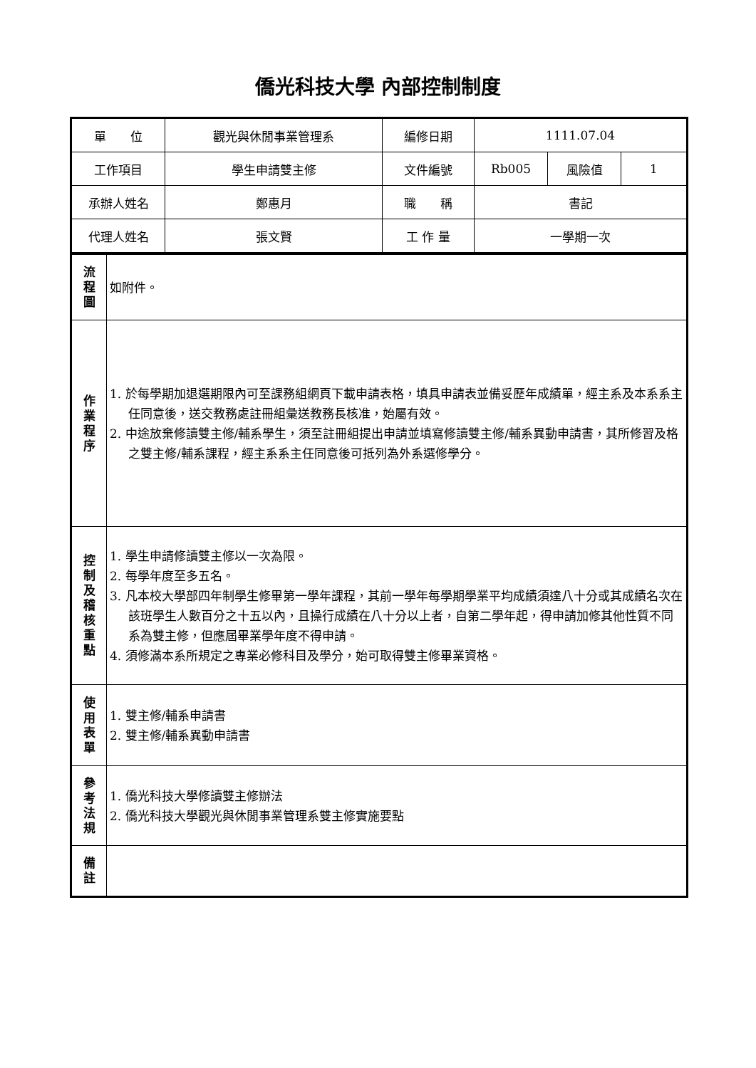僑光科技大學 內部控制制度
| 單 位 | 觀光與休閒事業管理系 | 編修日期 | 1111.07.04 | | |
| 工作項目 | 學生申請雙主修 | 文件編號 | Rb005 | 風險值 | 1 |
| 承辦人姓名 | 鄭惠月 | 職 稱 | 書記 | | |
| 代理人姓名 | 張文賢 | 工 作 量 | 一學期一次 | | |
| 流 程 圖 | 如附件。 |
| 作 業 程 序 | 1. 於每學期加退選期限內可至課務組網頁下載申請表格，填具申請表並備妥歷年成績單，經主系及本系系主任同意後，送交教務處註冊組彙送教務長核准，始屬有效。 2. 中途放棄修讀雙主修/輔系學生，須至註冊組提出申請並填寫修讀雙主修/輔系異動申請書，其所修習及格之雙主修/輔系課程，經主系系主任同意後可抵列為外系選修學分。 |
| 控 制 及 稽 核 重 點 | 1. 學生申請修讀雙主修以一次為限。 2. 每學年度至多五名。 3. 凡本校大學部四年制學生修畢第一學年課程，其前一學年每學期學業平均成績須達八十分或其成績名次在該班學生人數百分之十五以內，且操行成績在八十分以上者，自第二學年起，得申請加修其他性質不同系為雙主修，但應屆畢業學年度不得申請。 4. 須修滿本系所規定之專業必修科目及學分，始可取得雙主修畢業資格。 |
| 使 用 表 單 | 1. 雙主修/輔系申請書 2. 雙主修/輔系異動申請書 |
| 參 考 法 規 | 1. 僑光科技大學修讀雙主修辦法 2. 僑光科技大學觀光與休閒事業管理系雙主修實施要點 |
| 備 註 | |